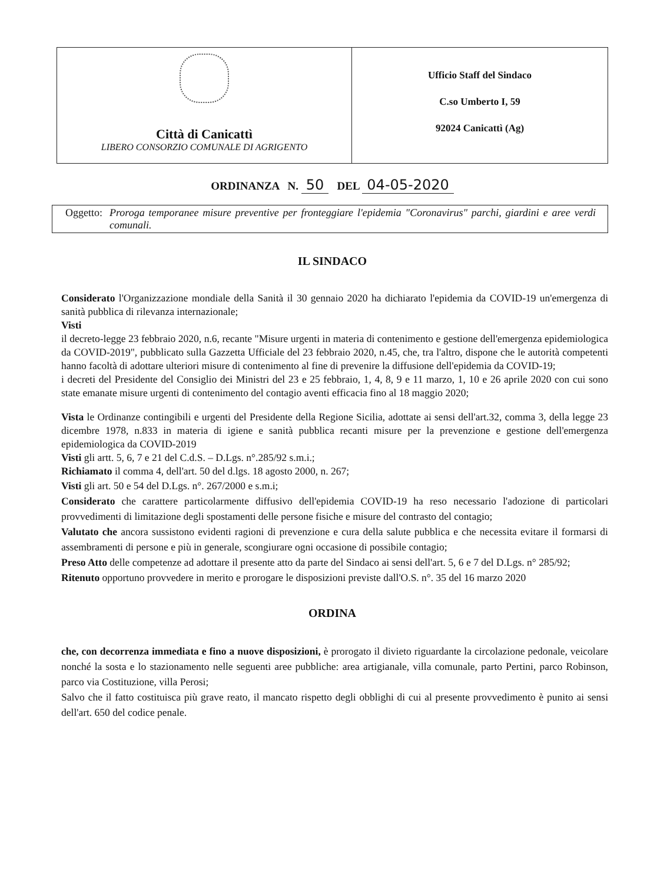Città di Canicattì
LIBERO CONSORZIO COMUNALE DI AGRIGENTO
Ufficio Staff del Sindaco
C.so Umberto I, 59
92024 Canicattì (Ag)
ORDINANZA N. 50 DEL 04-05-2020
Oggetto: Proroga temporanee misure preventive per fronteggiare l'epidemia "Coronavirus" parchi, giardini e aree verdi comunali.
IL SINDACO
Considerato l'Organizzazione mondiale della Sanità il 30 gennaio 2020 ha dichiarato l'epidemia da COVID-19 un'emergenza di sanità pubblica di rilevanza internazionale;
Visti
il decreto-legge 23 febbraio 2020, n.6, recante "Misure urgenti in materia di contenimento e gestione dell'emergenza epidemiologica da COVID-2019", pubblicato sulla Gazzetta Ufficiale del 23 febbraio 2020, n.45, che, tra l'altro, dispone che le autorità competenti hanno facoltà di adottare ulteriori misure di contenimento al fine di prevenire la diffusione dell'epidemia da COVID-19;
i decreti del Presidente del Consiglio dei Ministri del 23 e 25 febbraio, 1, 4, 8, 9 e 11 marzo, 1, 10 e 26 aprile 2020 con cui sono state emanate misure urgenti di contenimento del contagio aventi efficacia fino al 18 maggio 2020;
Vista le Ordinanze contingibili e urgenti del Presidente della Regione Sicilia, adottate ai sensi dell'art.32, comma 3, della legge 23 dicembre 1978, n.833 in materia di igiene e sanità pubblica recanti misure per la prevenzione e gestione dell'emergenza epidemiologica da COVID-2019
Visti gli artt. 5, 6, 7 e 21 del C.d.S. – D.Lgs. n°.285/92 s.m.i.;
Richiamato il comma 4, dell'art. 50 del d.lgs. 18 agosto 2000, n. 267;
Visti gli art. 50 e 54 del D.Lgs. n°. 267/2000 e s.m.i;
Considerato che carattere particolarmente diffusivo dell'epidemia COVID-19 ha reso necessario l'adozione di particolari provvedimenti di limitazione degli spostamenti delle persone fisiche e misure del contrasto del contagio;
Valutato che ancora sussistono evidenti ragioni di prevenzione e cura della salute pubblica e che necessita evitare il formarsi di assembramenti di persone e più in generale, scongiurare ogni occasione di possibile contagio;
Preso Atto delle competenze ad adottare il presente atto da parte del Sindaco ai sensi dell'art. 5, 6 e 7 del D.Lgs. n° 285/92;
Ritenuto opportuno provvedere in merito e prorogare le disposizioni previste dall'O.S. n°. 35 del 16 marzo 2020
ORDINA
che, con decorrenza immediata e fino a nuove disposizioni, è prorogato il divieto riguardante la circolazione pedonale, veicolare nonché la sosta e lo stazionamento nelle seguenti aree pubbliche: area artigianale, villa comunale, parto Pertini, parco Robinson, parco via Costituzione, villa Perosi;
Salvo che il fatto costituisca più grave reato, il mancato rispetto degli obblighi di cui al presente provvedimento è punito ai sensi dell'art. 650 del codice penale.